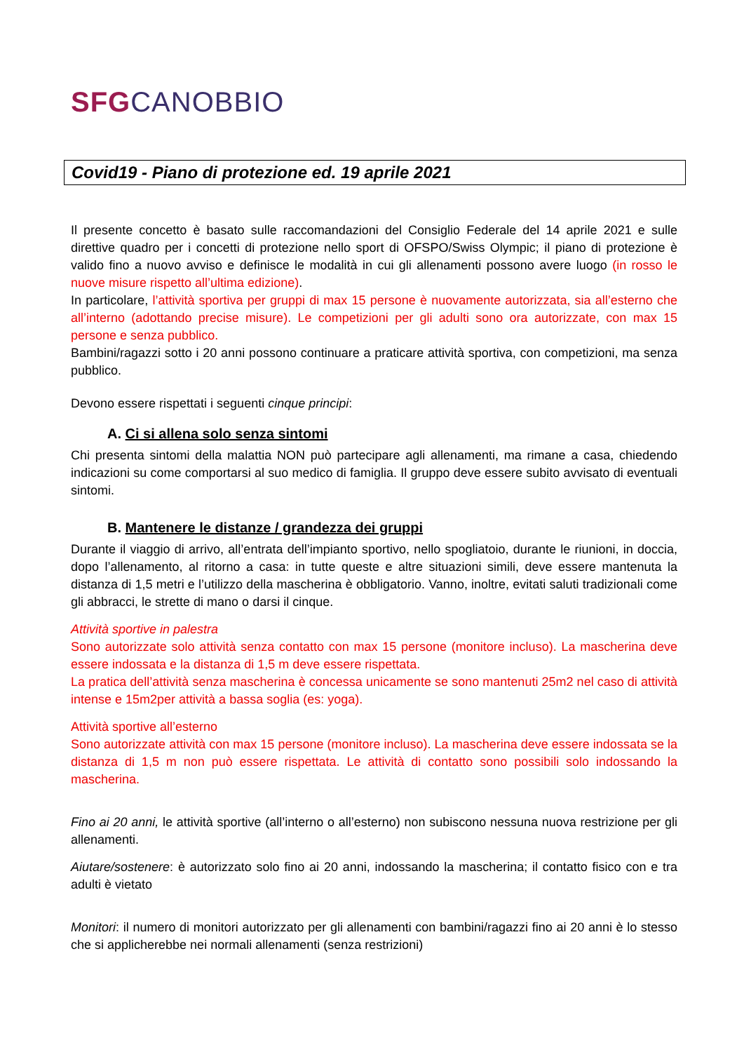SFG CANOBBIO
Covid19 - Piano di protezione ed. 19 aprile 2021
Il presente concetto è basato sulle raccomandazioni del Consiglio Federale del 14 aprile 2021 e sulle direttive quadro per i concetti di protezione nello sport di OFSPO/Swiss Olympic; il piano di protezione è valido fino a nuovo avviso e definisce le modalità in cui gli allenamenti possono avere luogo (in rosso le nuove misure rispetto all’ultima edizione).
In particolare, l’attività sportiva per gruppi di max 15 persone è nuovamente autorizzata, sia all’esterno che all’interno (adottando precise misure). Le competizioni per gli adulti sono ora autorizzate, con max 15 persone e senza pubblico.
Bambini/ragazzi sotto i 20 anni possono continuare a praticare attività sportiva, con competizioni, ma senza pubblico.
Devono essere rispettati i seguenti cinque principi:
A. Ci si allena solo senza sintomi
Chi presenta sintomi della malattia NON può partecipare agli allenamenti, ma rimane a casa, chiedendo indicazioni su come comportarsi al suo medico di famiglia. Il gruppo deve essere subito avvisato di eventuali sintomi.
B. Mantenere le distanze / grandezza dei gruppi
Durante il viaggio di arrivo, all’entrata dell’impianto sportivo, nello spogliatoio, durante le riunioni, in doccia, dopo l’allenamento, al ritorno a casa: in tutte queste e altre situazioni simili, deve essere mantenuta la distanza di 1,5 metri e l’utilizzo della mascherina è obbligatorio. Vanno, inoltre, evitati saluti tradizionali come gli abbracci, le strette di mano o darsi il cinque.
Attività sportive in palestra
Sono autorizzate solo attività senza contatto con max 15 persone (monitore incluso). La mascherina deve essere indossata e la distanza di 1,5 m deve essere rispettata.
La pratica dell’attività senza mascherina è concessa unicamente se sono mantenuti 25m2 nel caso di attività intense e 15m2per attività a bassa soglia (es: yoga).
Attività sportive all’esterno
Sono autorizzate attività con max 15 persone (monitore incluso). La mascherina deve essere indossata se la distanza di 1,5 m non può essere rispettata. Le attività di contatto sono possibili solo indossando la mascherina.
Fino ai 20 anni, le attività sportive (all’interno o all’esterno) non subiscono nessuna nuova restrizione per gli allenamenti.
Aiutare/sostenere: è autorizzato solo fino ai 20 anni, indossando la mascherina; il contatto fisico con e tra adulti è vietato
Monitori: il numero di monitori autorizzato per gli allenamenti con bambini/ragazzi fino ai 20 anni è lo stesso che si applicherebbe nei normali allenamenti (senza restrizioni)